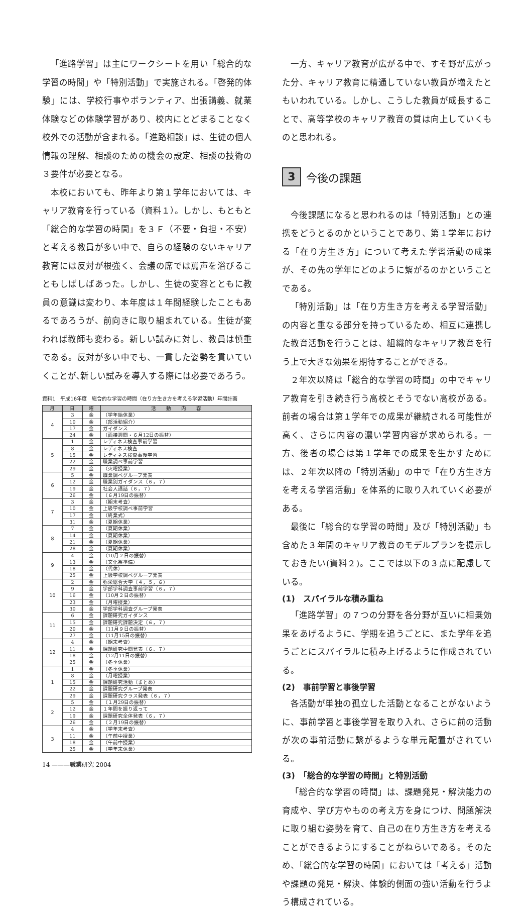「進路学習」は主にワークシートを用い「総合的な学習の時間」や「特別活動」で実施される。「啓発的体験」には、学校行事やボランティア、出張講義、就業体験などの体験学習があり、校内にとどまることなく校外での活動が含まれる。「進路相談」は、生徒の個人情報の理解、相談のための機会の設定、相談の技術の３要件が必要となる。
本校においても、昨年より第１学年においては、キャリア教育を行っている（資料１）。しかし、もともと「総合的な学習の時間」を３Ｆ（不要・負担・不安）と考える教員が多い中で、自らの経験のないキャリア教育には反対が根強く、会議の席では罵声を浴びることもしばしばあった。しかし、生徒の変容とともに教員の意識は変わり、本年度は１年間経験したこともあるであろうが、前向きに取り組まれている。生徒が変われば教師も変わる。新しい試みに対し、教員は慎重である。反対が多い中でも、一貫した姿勢を貫いていくことが､新しい試みを導入する際には必要であろう。
資料1　平成16年度　総合的な学習の時間（在り方生き方を考える学習活動）年間計画
| 月 | 日 | 曜 | 活 動 内 容 |
| --- | --- | --- | --- |
| 4 | 3 | 金 | （学年始休業） |
| | 10 | 金 | （部活動紹介） |
| | 17 | 金 | ガイダンス |
| | 24 | 金 | （面接週間・６月12日の振替） |
| 5 | 1 | 金 | レディネス検査事前学習 |
| | 8 | 金 | レディネス検査 |
| | 15 | 金 | レディネス検査事後学習 |
| | 22 | 金 | 職業調べ事前学習 |
| | 29 | 金 | （火曜授業） |
| 6 | 5 | 金 | 職業調べグループ発表 |
| | 12 | 金 | 職業別ガイダンス（６，７） |
| | 19 | 金 | 社会人講話（６，７） |
| | 26 | 金 | （６月19日の振替） |
| 7 | 3 | 金 | （期末考査） |
| | 10 | 金 | 上級学校調べ事前学習 |
| | 17 | 金 | （終業式） |
| | 31 | 金 | （夏期休業） |
| 8 | 7 | 金 | （夏期休業） |
| | 14 | 金 | （夏期休業） |
| | 21 | 金 | （夏期休業） |
| | 28 | 金 | （夏期休業） |
| 9 | 4 | 金 | （10月２日の振替） |
| | 13 | 金 | （文化祭準備） |
| | 18 | 金 | （代休） |
| | 25 | 金 | 上級学校調べグループ発表 |
| 10 | 2 | 金 | 弥栄総合大学（４，５，６） |
| | 9 | 金 | 学部学科調査事前学習（６，７） |
| | 16 | 金 | （10月２日の振替） |
| | 23 | 金 | （月曜授業） |
| | 30 | 金 | 学部学科調査グループ発表 |
| 11 | 6 | 金 | 課題研究ガイダンス |
| | 15 | 金 | 課題研究課題決定（６，７） |
| | 20 | 金 | （11月９日の振替） |
| | 27 | 金 | （11月15日の振替） |
| 12 | 4 | 金 | （期末考査） |
| | 11 | 金 | 課題研究中間発表（６、７） |
| | 18 | 金 | （12月11日の振替） |
| | 25 | 金 | （冬季休業） |
| 1 | 1 | 金 | （冬季休業） |
| | 8 | 金 | （月曜授業） |
| | 15 | 金 | 課題研究活動（まとめ） |
| | 22 | 金 | 課題研究グループ発表 |
| | 29 | 金 | 課題研究クラス発表（６，７） |
| 2 | 5 | 金 | （１月29日の振替） |
| | 12 | 金 | １年間を振り返って |
| | 19 | 金 | 課題研究全体発表（６，７） |
| | 26 | 金 | （２月19日の振替） |
| 3 | 4 | 金 | （学年末考査） |
| | 11 | 金 | （午前中授業） |
| | 18 | 金 | （午前中授業） |
| | 25 | 金 | （学年末休業） |
14 ———職業研究 2004
一方、キャリア教育が広がる中で、すそ野が広がった分、キャリア教育に精通していない教員が増えたともいわれている。しかし、こうした教員が成長することで、高等学校のキャリア教育の質は向上していくものと思われる。
3 今後の課題
今後課題になると思われるのは「特別活動」との連携をどうとるのかということであり、第１学年における「在り方生き方」について考えた学習活動の成果が、その先の学年にどのように繋がるのかということである。
「特別活動」は「在り方生き方を考える学習活動」の内容と重なる部分を持っているため、相互に連携した教育活動を行うことは、組織的なキャリア教育を行う上で大きな効果を期待することができる。
２年次以降は「総合的な学習の時間」の中でキャリア教育を引き続き行う高校とそうでない高校がある。前者の場合は第１学年での成果が継続される可能性が高く、さらに内容の濃い学習内容が求められる。一方、後者の場合は第１学年での成果を生かすためには、２年次以降の「特別活動」の中で「在り方生き方を考える学習活動」を体系的に取り入れていく必要がある。
最後に「総合的な学習の時間」及び「特別活動」も含めた３年間のキャリア教育のモデルプランを提示しておきたい(資料２)。ここでは以下の３点に配慮している。
(1)　スパイラルな積み重ね
「進路学習」の７つの分野を各分野が互いに相乗効果をあげるように、学期を追うごとに、また学年を追うごとにスパイラルに積み上げるように作成されている。
(2)　事前学習と事後学習
各活動が単独の孤立した活動となることがないように、事前学習と事後学習を取り入れ、さらに前の活動が次の事前活動に繋がるような単元配置がされている。
(3)　「総合的な学習の時間」と特別活動
「総合的な学習の時間」は、課題発見・解決能力の育成や、学び方やものの考え方を身につけ、問題解決に取り組む姿勢を育て、自己の在り方生き方を考えることができるようにすることがねらいである。そのため、「総合的な学習の時間」においては「考える」活動や課題の発見・解決、体験的側面の強い活動を行うよう構成されている。